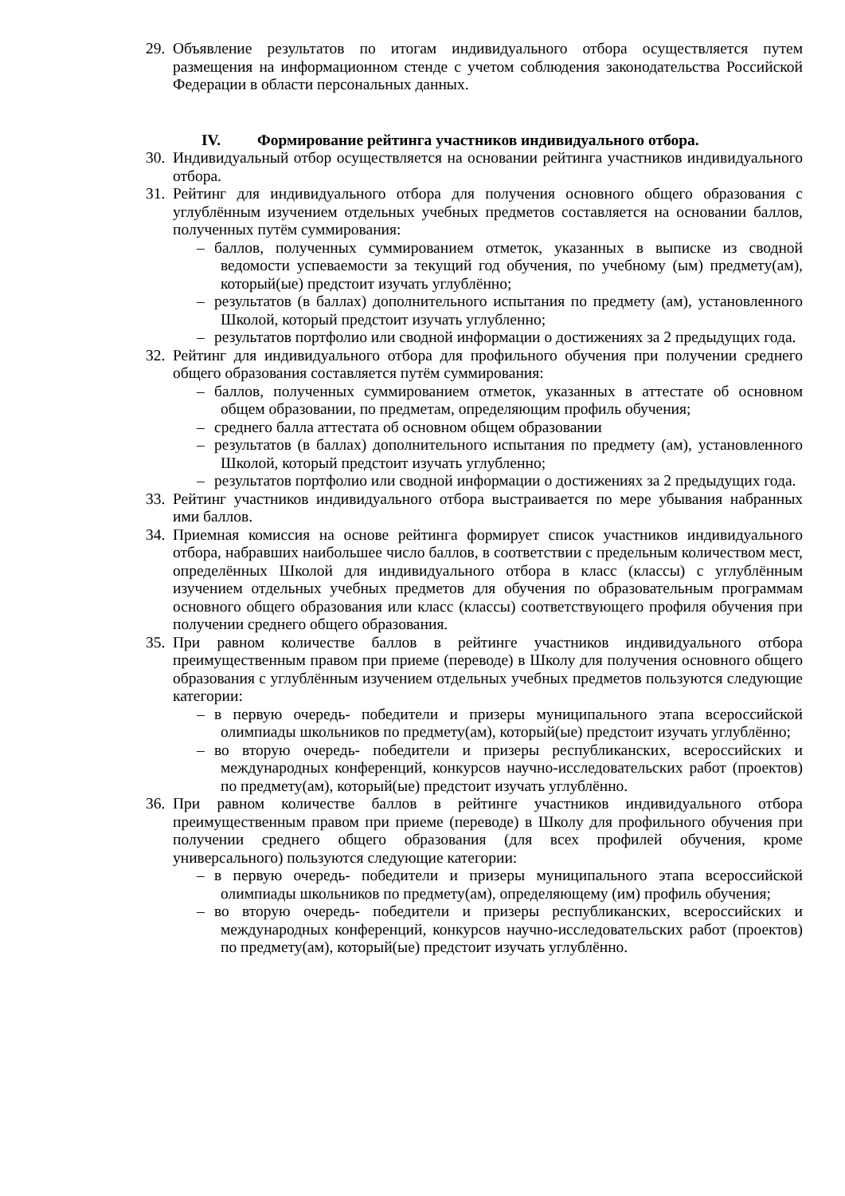29.
Объявление результатов по итогам индивидуального отбора осуществляется путем размещения на информационном стенде с учетом соблюдения законодательства Российской Федерации в области персональных данных.
IV. Формирование рейтинга участников индивидуального отбора.
30.
Индивидуальный отбор осуществляется на основании рейтинга участников индивидуального отбора.
31.
Рейтинг для индивидуального отбора для получения основного общего образования с углублённым изучением отдельных учебных предметов составляется на основании баллов, полученных путём суммирования:
– баллов, полученных суммированием отметок, указанных в выписке из сводной ведомости успеваемости за текущий год обучения, по учебному (ым) предмету(ам), который(ые) предстоит изучать углублённо;
– результатов (в баллах) дополнительного испытания по предмету (ам), установленного Школой, который предстоит изучать углубленно;
– результатов портфолио или сводной информации о достижениях за 2 предыдущих года.
32.
Рейтинг для индивидуального отбора для профильного обучения при получении среднего общего образования составляется путём суммирования:
– баллов, полученных суммированием отметок, указанных в аттестате об основном общем образовании, по предметам, определяющим профиль обучения;
– среднего балла аттестата об основном общем образовании
– результатов (в баллах) дополнительного испытания по предмету (ам), установленного Школой, который предстоит изучать углубленно;
– результатов портфолио или сводной информации о достижениях за 2 предыдущих года.
33.
Рейтинг участников индивидуального отбора выстраивается по мере убывания набранных ими баллов.
34.
Приемная комиссия на основе рейтинга формирует список участников индивидуального отбора, набравших наибольшее число баллов, в соответствии с предельным количеством мест, определённых Школой для индивидуального отбора в класс (классы) с углублённым изучением отдельных учебных предметов для обучения по образовательным программам основного общего образования или класс (классы) соответствующего профиля обучения при получении среднего общего образования.
35.
При равном количестве баллов в рейтинге участников индивидуального отбора преимущественным правом при приеме (переводе) в Школу для получения основного общего образования с углублённым изучением отдельных учебных предметов пользуются следующие категории:
– в первую очередь- победители и призеры муниципального этапа всероссийской олимпиады школьников по предмету(ам), который(ые) предстоит изучать углублённо;
– во вторую очередь- победители и призеры республиканских, всероссийских и международных конференций, конкурсов научно-исследовательских работ (проектов) по предмету(ам), который(ые) предстоит изучать углублённо.
36.
При равном количестве баллов в рейтинге участников индивидуального отбора преимущественным правом при приеме (переводе) в Школу для профильного обучения при получении среднего общего образования (для всех профилей обучения, кроме универсального) пользуются следующие категории:
– в первую очередь- победители и призеры муниципального этапа всероссийской олимпиады школьников по предмету(ам), определяющему (им) профиль обучения;
– во вторую очередь- победители и призеры республиканских, всероссийских и международных конференций, конкурсов научно-исследовательских работ (проектов) по предмету(ам), который(ые) предстоит изучать углублённо.